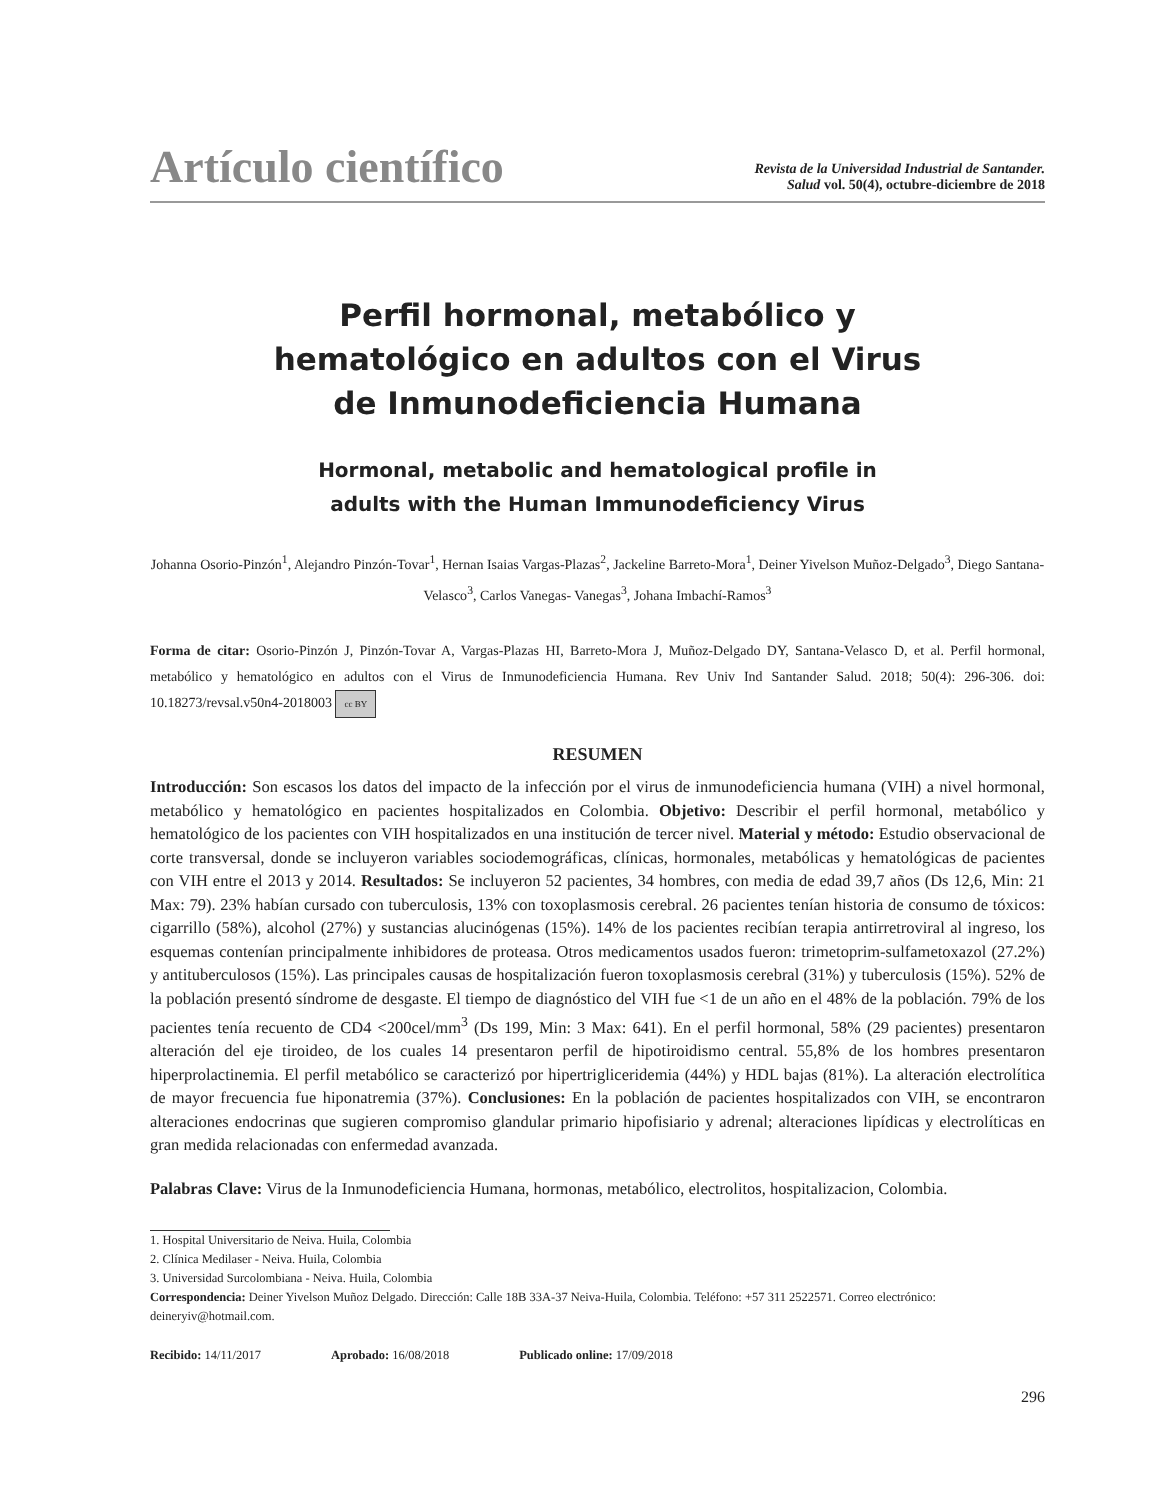Artículo científico
Revista de la Universidad Industrial de Santander.
Salud vol. 50(4), octubre-diciembre de 2018
Perfil hormonal, metabólico y
hematológico en adultos con el Virus
de Inmunodeficiencia Humana
Hormonal, metabolic and hematological profile in
adults with the Human Immunodeficiency Virus
Johanna Osorio-Pinzón<sup>1</sup>, Alejandro Pinzón-Tovar<sup>1</sup>, Hernan Isaias Vargas-Plazas<sup>2</sup>, Jackeline Barreto-Mora<sup>1</sup>, Deiner Yivelson Muñoz-Delgado<sup>3</sup>, Diego Santana-Velasco<sup>3</sup>, Carlos Vanegas- Vanegas<sup>3</sup>, Johana Imbachí-Ramos<sup>3</sup>
Forma de citar: Osorio-Pinzón J, Pinzón-Tovar A, Vargas-Plazas HI, Barreto-Mora J, Muñoz-Delgado DY, Santana-Velasco D, et al. Perfil hormonal, metabólico y hematológico en adultos con el Virus de Inmunodeficiencia Humana. Rev Univ Ind Santander Salud. 2018; 50(4): 296-306. doi: 10.18273/revsal.v50n4-2018003 cc BY
RESUMEN
Introducción: Son escasos los datos del impacto de la infección por el virus de inmunodeficiencia humana (VIH) a nivel hormonal, metabólico y hematológico en pacientes hospitalizados en Colombia. Objetivo: Describir el perfil hormonal, metabólico y hematológico de los pacientes con VIH hospitalizados en una institución de tercer nivel. Material y método: Estudio observacional de corte transversal, donde se incluyeron variables sociodemográficas, clínicas, hormonales, metabólicas y hematológicas de pacientes con VIH entre el 2013 y 2014. Resultados: Se incluyeron 52 pacientes, 34 hombres, con media de edad 39,7 años (Ds 12,6, Min: 21 Max: 79). 23% habían cursado con tuberculosis, 13% con toxoplasmosis cerebral. 26 pacientes tenían historia de consumo de tóxicos: cigarrillo (58%), alcohol (27%) y sustancias alucinógenas (15%). 14% de los pacientes recibían terapia antirretroviral al ingreso, los esquemas contenían principalmente inhibidores de proteasa. Otros medicamentos usados fueron: trimetoprim-sulfametoxazol (27.2%) y antituberculosos (15%). Las principales causas de hospitalización fueron toxoplasmosis cerebral (31%) y tuberculosis (15%). 52% de la población presentó síndrome de desgaste. El tiempo de diagnóstico del VIH fue <1 de un año en el 48% de la población. 79% de los pacientes tenía recuento de CD4 <200cel/mm<sup>3</sup> (Ds 199, Min: 3 Max: 641). En el perfil hormonal, 58% (29 pacientes) presentaron alteración del eje tiroideo, de los cuales 14 presentaron perfil de hipotiroidismo central. 55,8% de los hombres presentaron hiperprolactinemia. El perfil metabólico se caracterizó por hipertrigliceridemia (44%) y HDL bajas (81%). La alteración electrolítica de mayor frecuencia fue hiponatremia (37%). Conclusiones: En la población de pacientes hospitalizados con VIH, se encontraron alteraciones endocrinas que sugieren compromiso glandular primario hipofisiario y adrenal; alteraciones lipídicas y electrolíticas en gran medida relacionadas con enfermedad avanzada.
Palabras Clave: Virus de la Inmunodeficiencia Humana, hormonas, metabólico, electrolitos, hospitalizacion, Colombia.
1. Hospital Universitario de Neiva. Huila, Colombia
2. Clínica Medilaser - Neiva. Huila, Colombia
3. Universidad Surcolombiana - Neiva. Huila, Colombia
Correspondencia: Deiner Yivelson Muñoz Delgado. Dirección: Calle 18B 33A-37 Neiva-Huila, Colombia. Teléfono: +57 311 2522571. Correo electrónico: deineryiv@hotmail.com.
Recibido: 14/11/2017 Aprobado: 16/08/2018 Publicado online: 17/09/2018
296